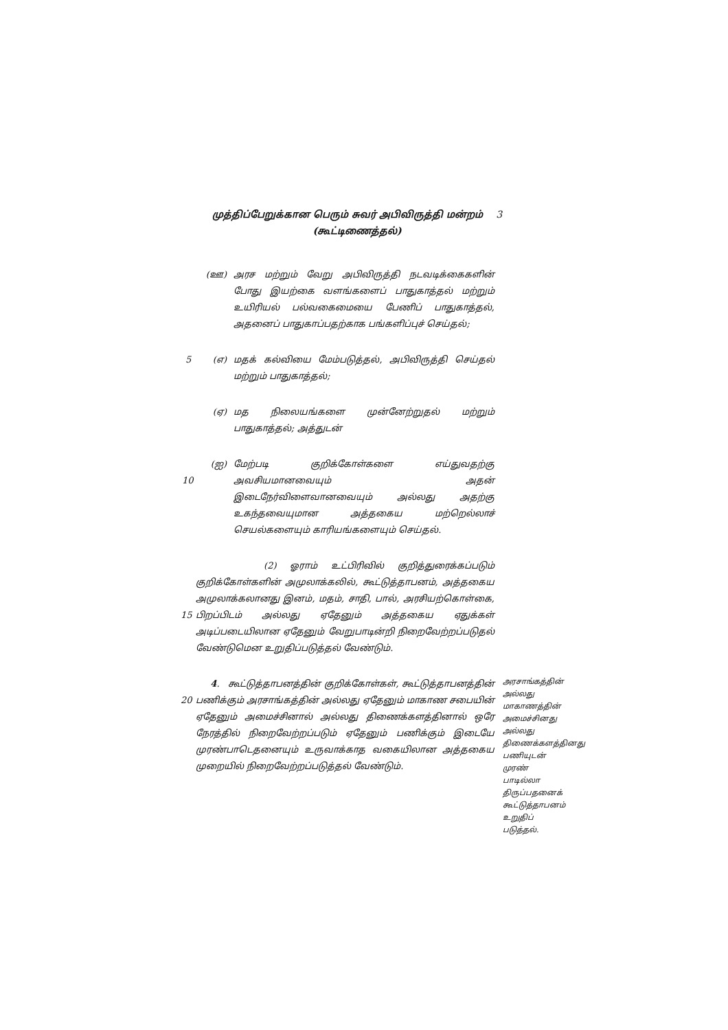முத்திப்பேறுக்கான பெரும் சுவர் அபிவிருத்தி மன்றம் 3
(கூட்டிணைத்தல்)
(ஊ) அரச மற்றும் வேறு அபிவிருத்தி நடவடிக்கைகளின் போது இயற்கை வளங்களைப் பாதுகாத்தல் மற்றும் உயிரியல் பல்வகைமையை பேணிப் பாதுகாத்தல், அதனைப் பாதுகாப்பதற்காக பங்களிப்புச் செய்தல்;
5 (எ) மதக் கல்வியை மேம்படுத்தல், அபிவிருத்தி செய்தல் மற்றும் பாதுகாத்தல்;
(ஏ) மத நிலையங்களை முன்னேற்றுதல் மற்றும் பாதுகாத்தல்; அத்துடன்
10
(ஐ) மேற்படி குறிக்கோள்களை எய்துவதற்கு அவசியமானவையும் அதன் இடைநேர்விளைவானவையும் அல்லது அதற்கு உகந்தவையுமான அத்தகைய மற்றெல்லாச் செயல்களையும் காரியங்களையும் செய்தல்.
15
(2) ஓராம் உட்பிரிவில் குறித்துரைக்கப்படும் குறிக்கோள்களின் அமுலாக்கலில், கூட்டுத்தாபனம், அத்தகைய அமுலாக்கலானது இனம், மதம், சாதி, பால், அரசியற்கொள்கை, பிறப்பிடம் அல்லது ஏதேனும் அத்தகைய ஏதுக்கள் அடிப்படையிலான ஏதேனும் வேறுபாடின்றி நிறைவேற்றப்படுதல் வேண்டுமென உறுதிப்படுத்தல் வேண்டும்.
20
4. கூட்டுத்தாபனத்தின் குறிக்கோள்கள், கூட்டுத்தாபனத்தின் பணிக்கும் அரசாங்கத்தின் அல்லது ஏதேனும் மாகாண சபையின் ஏதேனும் அமைச்சினால் அல்லது திணைக்களத்தினால் ஒரே நேரத்தில் நிறைவேற்றப்படும் ஏதேனும் பணிக்கும் இடையே முரண்பாடெதனையும் உருவாக்காத வகையிலான அத்தகைய முறையில் நிறைவேற்றப்படுத்தல் வேண்டும்.
அரசாங்கத்தின் அல்லது மாகாணத்தின் அமைச்சினது அல்லது திணைக்களத்தினது பணியுடன் முரண் பாடில்லா திருப்பதனைக் கூட்டுத்தாபனம் உறுதிப் படுத்தல்.